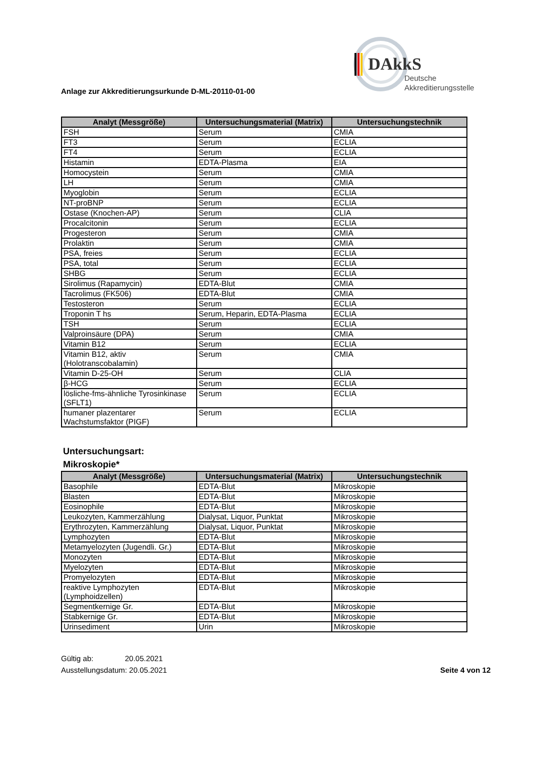DAkkS
Deutsche
Akkreditierungsstelle
Anlage zur Akkreditierungsurkunde D-ML-20110-01-00
| Analyt (Messgröße) | Untersuchungsmaterial (Matrix) | Untersuchungstechnik |
| --- | --- | --- |
| FSH | Serum | CMIA |
| FT3 | Serum | ECLIA |
| FT4 | Serum | ECLIA |
| Histamin | EDTA-Plasma | EIA |
| Homocystein | Serum | CMIA |
| LH | Serum | CMIA |
| Myoglobin | Serum | ECLIA |
| NT-proBNP | Serum | ECLIA |
| Ostase (Knochen-AP) | Serum | CLIA |
| Procalcitonin | Serum | ECLIA |
| Progesteron | Serum | CMIA |
| Prolaktin | Serum | CMIA |
| PSA, freies | Serum | ECLIA |
| PSA, total | Serum | ECLIA |
| SHBG | Serum | ECLIA |
| Sirolimus (Rapamycin) | EDTA-Blut | CMIA |
| Tacrolimus (FK506) | EDTA-Blut | CMIA |
| Testosteron | Serum | ECLIA |
| Troponin T hs | Serum, Heparin, EDTA-Plasma | ECLIA |
| TSH | Serum | ECLIA |
| Valproinsäure (DPA) | Serum | CMIA |
| Vitamin B12 | Serum | ECLIA |
| Vitamin B12, aktiv (Holotranscobalamin) | Serum | CMIA |
| Vitamin D-25-OH | Serum | CLIA |
| β-HCG | Serum | ECLIA |
| lösliche-fms-ähnliche Tyrosinkinase (SFLT1) | Serum | ECLIA |
| humaner plazentarer Wachstumsfaktor (PIGF) | Serum | ECLIA |
Untersuchungsart:
Mikroskopie*
| Analyt (Messgröße) | Untersuchungsmaterial (Matrix) | Untersuchungstechnik |
| --- | --- | --- |
| Basophile | EDTA-Blut | Mikroskopie |
| Blasten | EDTA-Blut | Mikroskopie |
| Eosinophile | EDTA-Blut | Mikroskopie |
| Leukozyten, Kammerzählung | Dialysat, Liquor, Punktat | Mikroskopie |
| Erythrozyten, Kammerzählung | Dialysat, Liquor, Punktat | Mikroskopie |
| Lymphozyten | EDTA-Blut | Mikroskopie |
| Metamyelozyten (Jugendli. Gr.) | EDTA-Blut | Mikroskopie |
| Monozyten | EDTA-Blut | Mikroskopie |
| Myelozyten | EDTA-Blut | Mikroskopie |
| Promyelozyten | EDTA-Blut | Mikroskopie |
| reaktive Lymphozyten (Lymphoidzellen) | EDTA-Blut | Mikroskopie |
| Segmentkernige Gr. | EDTA-Blut | Mikroskopie |
| Stabkernige Gr. | EDTA-Blut | Mikroskopie |
| Urinsediment | Urin | Mikroskopie |
Gültig ab: 20.05.2021
Ausstellungsdatum: 20.05.2021
Seite 4 von 12